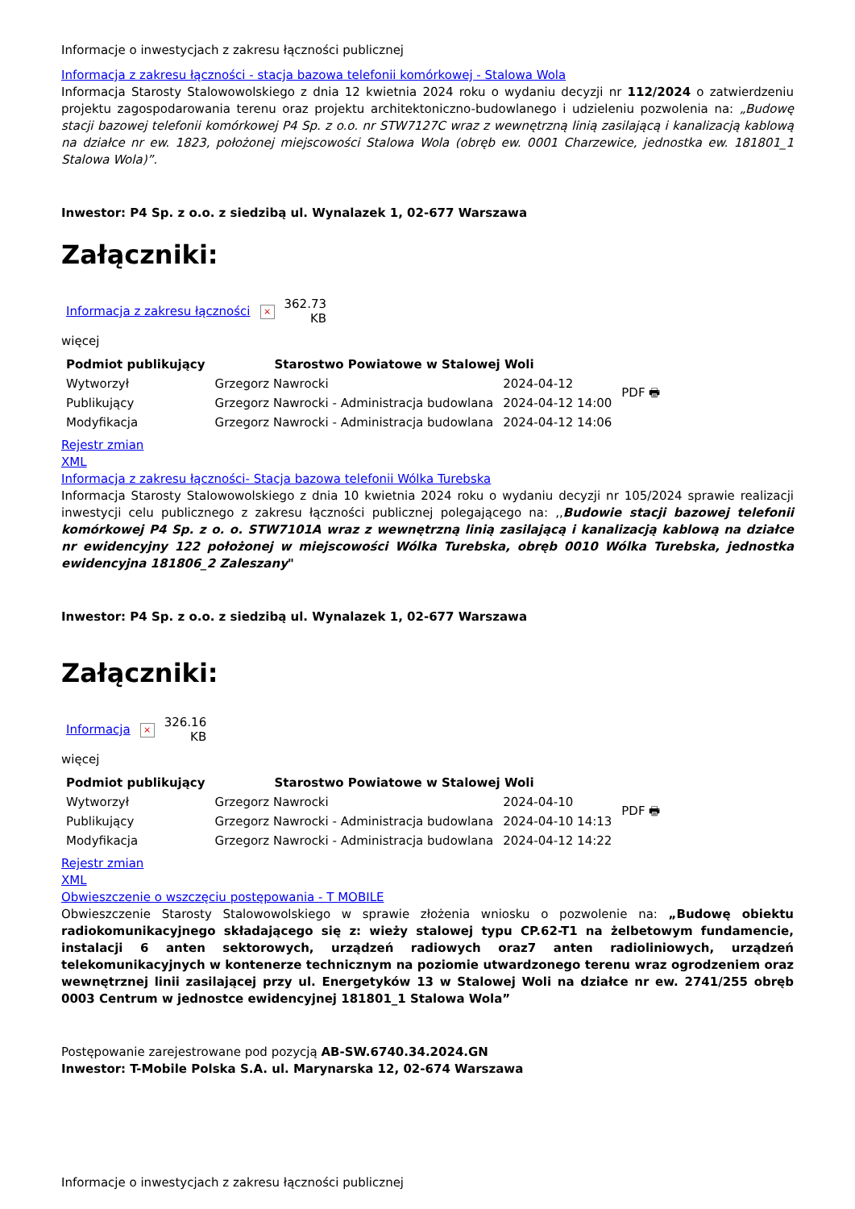Informacje o inwestycjach z zakresu łączności publicznej
Informacja z zakresu łączności - stacja bazowa telefonii komórkowej - Stalowa Wola
Informacja Starosty Stalowowolskiego z dnia 12 kwietnia 2024 roku o wydaniu decyzji nr 112/2024 o zatwierdzeniu projektu zagospodarowania terenu oraz projektu architektoniczno-budowlanego i udzieleniu pozwolenia na: „Budowę stacji bazowej telefonii komórkowej P4 Sp. z o.o. nr STW7127C wraz z wewnętrzną linią zasilającą i kanalizacją kablową na działce nr ew. 1823, położonej miejscowości Stalowa Wola (obręb ew. 0001 Charzewice, jednostka ew. 181801_1 Stalowa Wola)”.
Inwestor: P4 Sp. z o.o. z siedzibą ul. Wynalazek 1, 02-677 Warszawa
Załączniki:
| Informacja z zakresu łączności | × | 362.73 KB |
więcej
| Podmiot publikujący | Starostwo Powiatowe w Stalowej Woli | | PDF 🖶 |
| Wytworzył | Grzegorz Nawrocki | 2024-04-12 | |
| Publikujący | Grzegorz Nawrocki - Administracja budowlana | 2024-04-12 14:00 | |
| Modyfikacja | Grzegorz Nawrocki - Administracja budowlana | 2024-04-12 14:06 | |
Rejestr zmian
XML
Informacja z zakresu łączności- Stacja bazowa telefonii Wólka Turebska
Informacja Starosty Stalowowolskiego z dnia 10 kwietnia 2024 roku o wydaniu decyzji nr 105/2024 sprawie realizacji inwestycji celu publicznego z zakresu łączności publicznej polegającego na: ,,Budowie stacji bazowej telefonii komórkowej P4 Sp. z o. o. STW7101A wraz z wewnętrzną linią zasilającą i kanalizacją kablową na działce nr ewidencyjny 122 położonej w miejscowości Wólka Turebska, obręb 0010 Wólka Turebska, jednostka ewidencyjna 181806_2 Zaleszany"
Inwestor: P4 Sp. z o.o. z siedzibą ul. Wynalazek 1, 02-677 Warszawa
Załączniki:
| Informacja | × | 326.16 KB |
więcej
| Podmiot publikujący | Starostwo Powiatowe w Stalowej Woli | | PDF 🖶 |
| Wytworzył | Grzegorz Nawrocki | 2024-04-10 | |
| Publikujący | Grzegorz Nawrocki - Administracja budowlana | 2024-04-10 14:13 | |
| Modyfikacja | Grzegorz Nawrocki - Administracja budowlana | 2024-04-12 14:22 | |
Rejestr zmian
XML
Obwieszczenie o wszczęciu postępowania - T MOBILE
Obwieszczenie Starosty Stalowowolskiego w sprawie złożenia wniosku o pozwolenie na: „Budowę obiektu radiokomunikacyjnego składającego się z: wieży stalowej typu CP.62-T1 na żelbetowym fundamencie, instalacji 6 anten sektorowych, urządzeń radiowych oraz7 anten radioliniowych, urządzeń telekomunikacyjnych w kontenerze technicznym na poziomie utwardzonego terenu wraz ogrodzeniem oraz wewnętrznej linii zasilającej przy ul. Energetyków 13 w Stalowej Woli na działce nr ew. 2741/255 obręb 0003 Centrum w jednostce ewidencyjnej 181801_1 Stalowa Wola”
Postępowanie zarejestrowane pod pozycją AB-SW.6740.34.2024.GN
Inwestor: T-Mobile Polska S.A. ul. Marynarska 12, 02-674 Warszawa
Informacje o inwestycjach z zakresu łączności publicznej